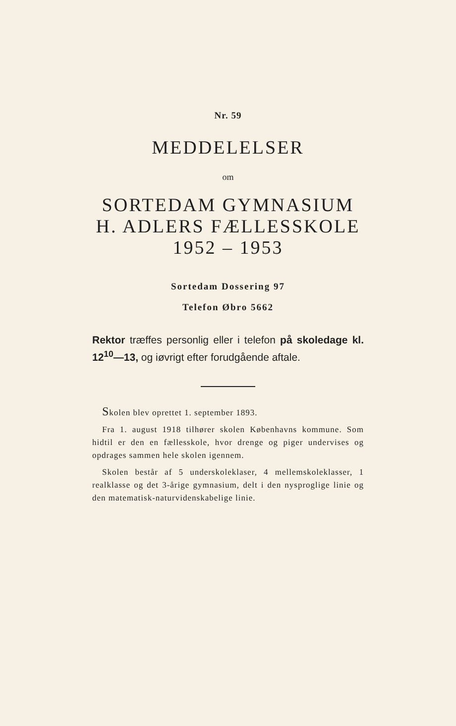Nr. 59
MEDDELELSER
om
SORTEDAM GYMNASIUM
H. ADLERS FÆLLESSKOLE
1952 – 1953
Sortedam Dossering 97
Telefon Øbro 5662
Rektor træffes personlig eller i telefon på skoledage kl. 12<sup>10</sup>—13, og iøvrigt efter forudgående aftale.
Skolen blev oprettet 1. september 1893.
Fra 1. august 1918 tilhører skolen Københavns kommune. Som hidtil er den en fællesskole, hvor drenge og piger undervises og opdrages sammen hele skolen igennem.
Skolen består af 5 underskoleklaser, 4 mellemskoleklasser, 1 realklasse og det 3-årige gymnasium, delt i den nysproglige linie og den matematisk-naturvidenskabelige linie.